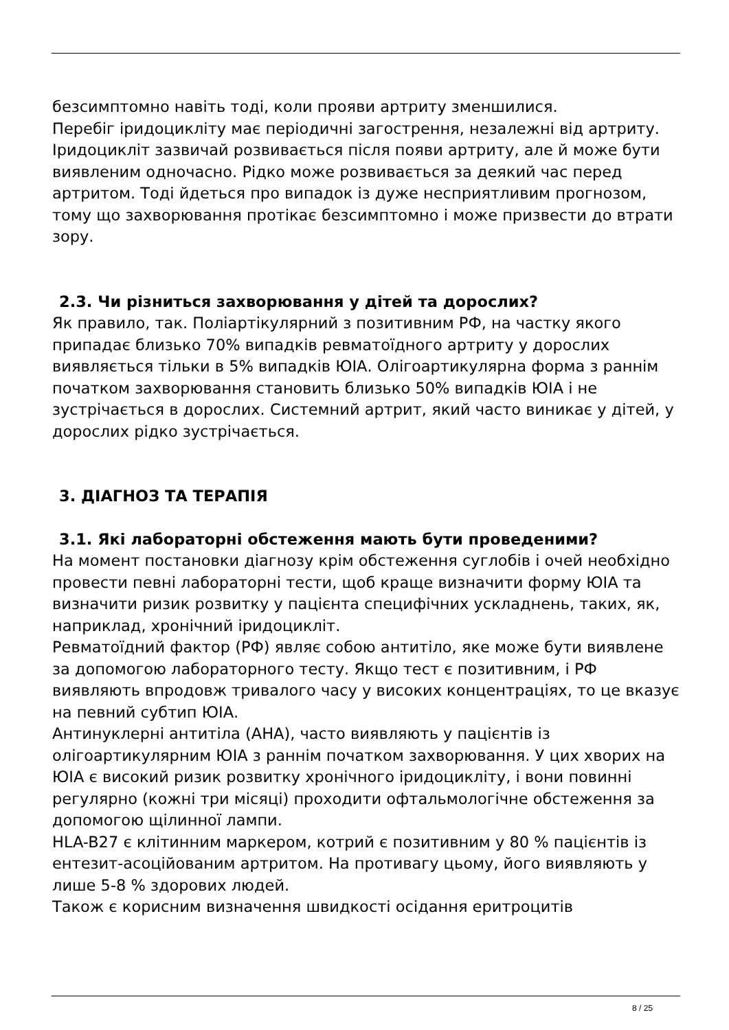безсимптомно навіть тоді, коли прояви артриту зменшилися.
Перебіг іридоцикліту має періодичні загострення, незалежні від артриту.
Іридоцикліт зазвичай розвивається після появи артриту, але й може бути виявленим одночасно. Рідко може розвивається за деякий час перед артритом. Тоді йдеться про випадок із дуже несприятливим прогнозом, тому що захворювання протікає безсимптомно і може призвести до втрати зору.
2.3. Чи різниться захворювання у дітей та дорослих?
Як правило, так. Поліартікулярний з позитивним РФ, на частку якого припадає близько 70% випадків ревматоїдного артриту у дорослих виявляється тільки в 5% випадків ЮІА. Олігоартикулярна форма з раннім початком захворювання становить близько 50% випадків ЮІА і не зустрічається в дорослих. Системний артрит, який часто виникає у дітей, у дорослих рідко зустрічається.
3. ДІАГНОЗ ТА ТЕРАПІЯ
3.1. Які лабораторні обстеження мають бути проведеними?
На момент постановки діагнозу крім обстеження суглобів і очей необхідно провести певні лабораторні тести, щоб краще визначити форму ЮІА та визначити ризик розвитку у пацієнта специфічних ускладнень, таких, як, наприклад, хронічний іридоцикліт.
Ревматоїдний фактор (РФ) являє собою антитіло, яке може бути виявлене за допомогою лабораторного тесту. Якщо тест є позитивним, і РФ виявляють впродовж тривалого часу у високих концентраціях, то це вказує на певний субтип ЮІА.
Антинуклерні антитіла (АНА), часто виявляють у пацієнтів із олігоартикулярним ЮІА з раннім початком захворювання. У цих хворих на ЮІА є високий ризик розвитку хронічного іридоцикліту, і вони повинні регулярно (кожні три місяці) проходити офтальмологічне обстеження за допомогою щілинної лампи.
HLA-B27 є клітинним маркером, котрий є позитивним у 80 % пацієнтів із ентезит-асоційованим артритом. На противагу цьому, його виявляють у лише 5-8 % здорових людей.
Також є корисним визначення швидкості осідання еритроцитів
8 / 25